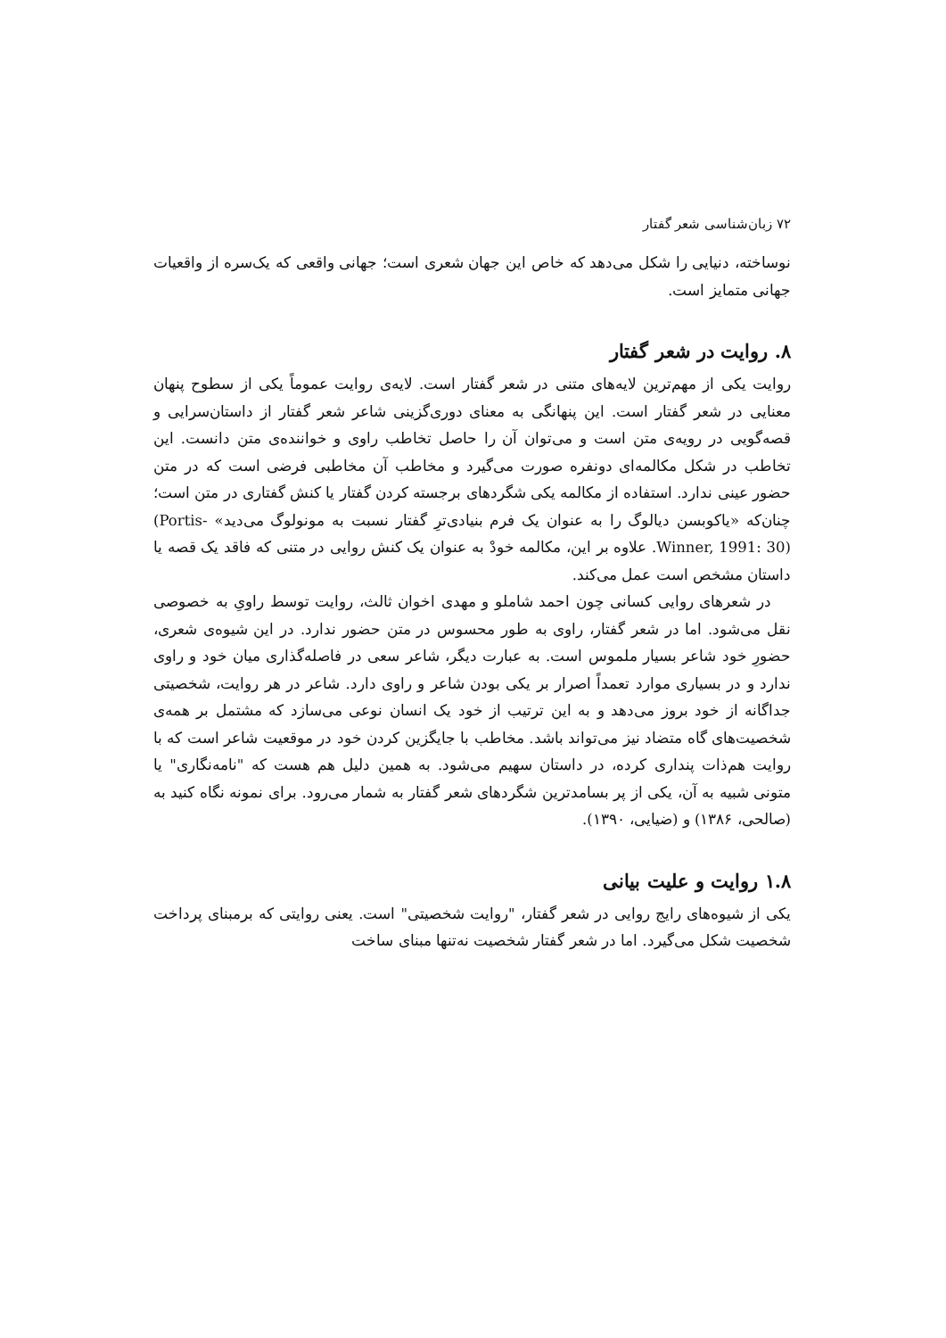۷۲ زبان‌شناسی شعر گفتار
نوساخته، دنیایی را شکل می‌دهد که خاص این جهان شعری است؛ جهانی واقعی که یک‌سره از واقعیات جهانی متمایز است.
۸. روایت در شعر گفتار
روایت یکی از مهم‌ترین لایه‌های متنی در شعر گفتار است. لایه‌ی روایت عموماً یکی از سطوح پنهان معنایی در شعر گفتار است. این پنهانگی به معنای دوری‌گزینی شاعر شعر گفتار از داستان‌سرایی و قصه‌گویی در رویه‌ی متن است و می‌توان آن را حاصل تخاطب راوی و خواننده‌ی متن دانست. این تخاطب در شکل مکالمه‌ای دونفره صورت می‌گیرد و مخاطب آن مخاطبی فرضی است که در متن حضور عینی ندارد. استفاده از مکالمه یکی شگردهای برجسته کردن گفتار یا کنش گفتاری در متن است؛ چنان‌که «یاکوبسن دیالوگ را به عنوان یک فرم بنیادی‌ترِ گفتار نسبت به مونولوگ می‌دید» (Portis-Winner, 1991: 30). علاوه بر این، مکالمه خودْ به عنوان یک کنش روایی در متنی که فاقد یک قصه یا داستان مشخص است عمل می‌کند.
در شعرهای روایی کسانی چون احمد شاملو و مهدی اخوان ثالث، روایت توسط راویِ به خصوصی نقل می‌شود. اما در شعر گفتار، راوی به طور محسوس در متن حضور ندارد. در این شیوه‌ی شعری، حضورِ خود شاعر بسیار ملموس است. به عبارت دیگر، شاعر سعی در فاصله‌گذاری میان خود و راوی ندارد و در بسیاری موارد تعمداً اصرار بر یکی بودن شاعر و راوی دارد. شاعر در هر روایت، شخصیتی جداگانه از خود بروز می‌دهد و به این ترتیب از خود یک انسان نوعی می‌سازد که مشتمل بر همه‌ی شخصیت‌های گاه متضاد نیز می‌تواند باشد. مخاطب با جایگزین کردن خود در موقعیت شاعر است که با روایت هم‌ذات پنداری کرده، در داستان سهیم می‌شود. به همین دلیل هم هست که "نامه‌نگاری" یا متونی شبیه به آن، یکی از پر بسامدترین شگردهای شعر گفتار به شمار می‌رود. برای نمونه نگاه کنید به (صالحی، ۱۳۸۶) و (ضیایی، ۱۳۹۰).
۱.۸ روایت و علیت بیانی
یکی از شیوه‌های رایج روایی در شعر گفتار، "روایت شخصیتی" است. یعنی روایتی که برمبنای پرداخت شخصیت شکل می‌گیرد. اما در شعر گفتار شخصیت نه‌تنها مبنای ساخت